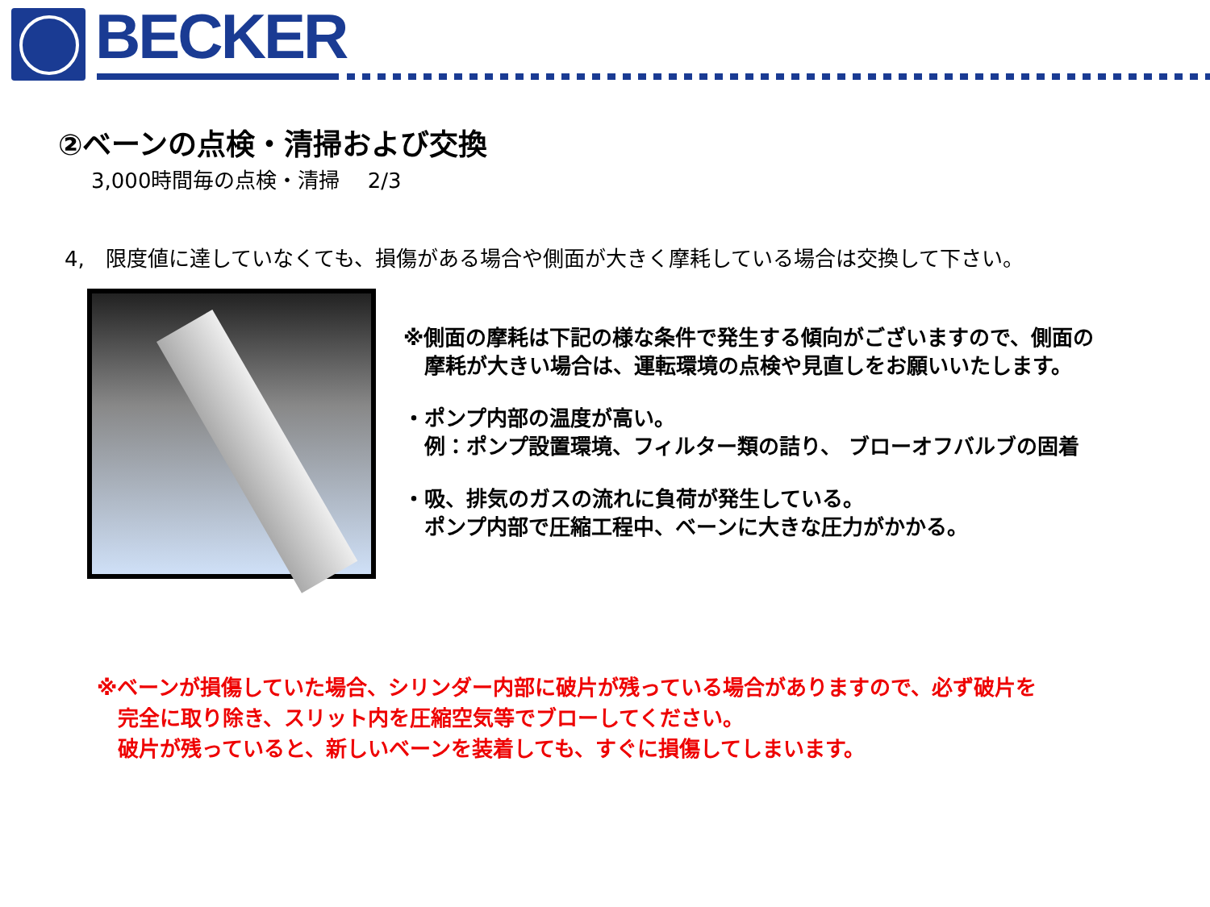BECKER
②ベーンの点検・清掃および交換
3,000時間毎の点検・清掃　 2/3
4,　限度値に達していなくても、損傷がある場合や側面が大きく摩耗している場合は交換して下さい。
※側面の摩耗は下記の様な条件で発生する傾向がございますので、側面の
　摩耗が大きい場合は、運転環境の点検や見直しをお願いいたします。
・ポンプ内部の温度が高い。
　例：ポンプ設置環境、フィルター類の詰り、 ブローオフバルブの固着
・吸、排気のガスの流れに負荷が発生している。
　ポンプ内部で圧縮工程中、ベーンに大きな圧力がかかる。
※ベーンが損傷していた場合、シリンダー内部に破片が残っている場合がありますので、必ず破片を
　完全に取り除き、スリット内を圧縮空気等でブローしてください。
　破片が残っていると、新しいベーンを装着しても、すぐに損傷してしまいます。